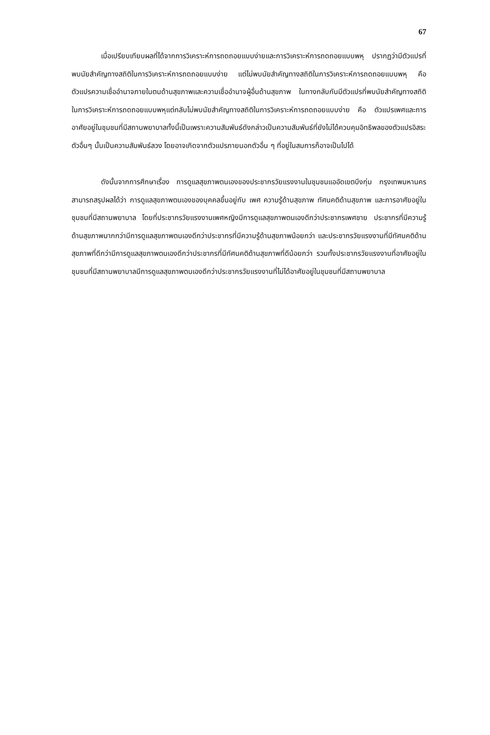67
เมื่อเปรียบเทียบผลที่ได้จากการวิเคราะห์การถดถอยแบบง่ายและการวิเคราะห์การถดถอยแบบพหุ ปรากฏว่ามีตัวแปรที่พบนัยสำคัญทางสถิติในการวิเคราะห์การถดถอยแบบง่าย แต่ไม่พบนัยสำคัญทางสถิติในการวิเคราะห์การถดถอยแบบพหุ คือ ตัวแปรความเชื่ออำนาจภายในตนด้านสุขภาพและความเชื่ออำนาจผู้อื่นด้านสุขภาพ ในทางกลับกันมีตัวแปรที่พบนัยสำคัญทางสถิติในการวิเคราะห์การถดถอยแบบพหุแต่กลับไม่พบนัยสำคัญทางสถิติในการวิเคราะห์การถดถอยแบบง่าย คือ ตัวแปรเพศและการอาศัยอยู่ในชุมชนที่มีสถานพยาบาลทั้งนี้เป็นเพราะความสัมพันธ์ดังกล่าวเป็นความสัมพันธ์ที่ยังไม่ได้ควบคุมอิทธิพลของตัวแปรอิสระตัวอื่นๆ นั้นเป็นความสัมพันธ์ลวง โดยอาจเกิดจากตัวแปรภายนอกตัวอื่น ๆ ที่อยู่ในสมการก็อาจเป็นไปได้
ดังนั้นจากการศึกษาเรื่อง การดูแลสุขภาพตนเองของประชากรวัยแรงงานในชุมชนแออัดเขตบึงกุ่ม กรุงเทพมหานคร สามารถสรุปผลได้ว่า การดูแลสุขภาพตนเองของบุคคลขึ้นอยู่กับ เพศ ความรู้ด้านสุขภาพ ทัศนคติด้านสุขภาพ และการอาศัยอยู่ในชุมชนที่มีสถานพยาบาล โดยที่ประชากรวัยแรงงานเพศหญิงมีการดูแลสุขภาพตนเองดีกว่าประชากรเพศชาย ประชากรที่มีความรู้ด้านสุขภาพมากกว่ามีการดูแลสุขภาพตนเองดีกว่าประชากรที่มีความรู้ด้านสุขภาพน้อยกว่า และประชากรวัยแรงงานที่มีทัศนคติด้านสุขภาพที่ดีกว่ามีการดูแลสุขภาพตนเองดีกว่าประชากรที่มีทัศนคติด้านสุขภาพที่ดีน้อยกว่า รวมทั้งประชากรวัยแรงงานที่อาศัยอยู่ในชุมชนที่มีสถานพยาบาลมีการดูแลสุขภาพตนเองดีกว่าประชากรวัยแรงงานที่ไม่ได้อาศัยอยู่ในชุมชนที่มีสถานพยาบาล